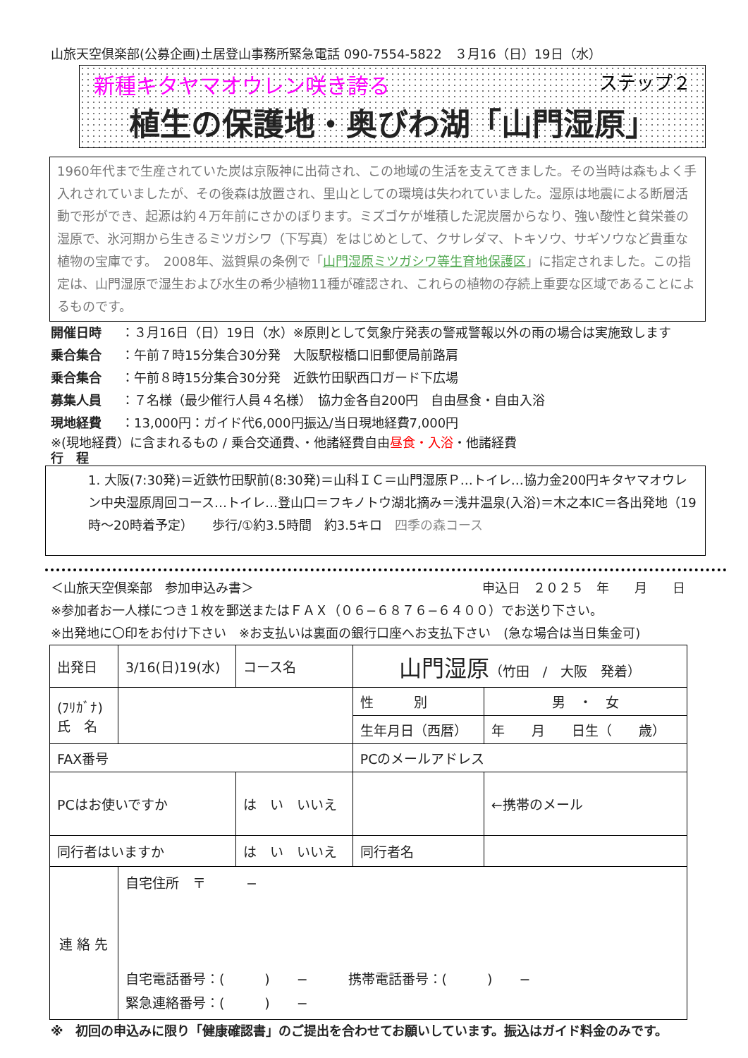山旅天空倶楽部(公募企画)土居登山事務所緊急電話 090-7554-5822　３月16（日）19日（水）
新種キタヤマオウレン咲き誇る ステップ２
植生の保護地・奥びわ湖「山門湿原」
1960年代まで生産されていた炭は京阪神に出荷され、この地域の生活を支えてきました。その当時は森もよく手入れされていましたが、その後森は放置され、里山としての環境は失われていました。湿原は地震による断層活動で形ができ、起源は約４万年前にさかのぼります。ミズゴケが堆積した泥炭層からなり、強い酸性と貧栄養の湿原で、氷河期から生きるミツガシワ（下写真）をはじめとして、クサレダマ、トキソウ、サギソウなど貴重な植物の宝庫です。　2008年、滋賀県の条例で「山門湿原ミツガシワ等生育地保護区」に指定されました。この指定は、山門湿原で湿生および水生の希少植物11種が確認され、これらの植物の存続上重要な区域であることによるものです。
開催日時 ：３月16日（日）19日（水）※原則として気象庁発表の警戒警報以外の雨の場合は実施致します
乗合集合 ：午前７時15分集合30分発　大阪駅桜橋口旧郵便局前路肩
乗合集合 ：午前８時15分集合30分発　近鉄竹田駅西口ガード下広場
募集人員 ：７名様（最少催行人員４名様）　協力金各自200円　自由昼食・自由入浴
現地経費 ：13,000円：ガイド代6,000円振込/当日現地経費7,000円
※(現地経費）に含まれるもの / 乗合交通費、・他諸経費自由昼食・入浴・他諸経費
行　程
1. 大阪(7:30発)＝近鉄竹田駅前(8:30発)＝山科ＩＣ＝山門湿原Ｐ…トイレ…協力金200円キタヤマオウレン中央湿原周回コース…トイレ…登山口＝フキノトウ湖北摘み＝浅井温泉(入浴)＝木之本IC＝各出発地（19時〜20時着予定）　　歩行/①約3.5時間　約3.5キロ　四季の森コース
＜山旅天空倶楽部　参加申込み書＞ 申込日　２０２５　年　　月　　日
※参加者お一人様につき１枚を郵送またはＦＡＸ（０６−６８７６−６４００）でお送り下さい。
※出発地に〇印をお付け下さい　※お支払いは裏面の銀行口座へお支払下さい　(急な場合は当日集金可)
| 出発日 | 3/16(日)19(水) | コース名 | 山門湿原 （竹田 / 大阪 発着） | | |
| (ﾌﾘｶﾞﾅ) 氏 名 | | | 性 別 | 男 ・ 女 | |
| | | | 生年月日（西暦） | 年 月 日生（ 歳） | |
| FAX番号 | | | PCのメールアドレス | | |
| PCはお使いですか | | は い いいえ | | | ←携帯のメール |
| 同行者はいますか | | は い いいえ | 同行者名 | | |
| 連 絡 先 | 自宅住所 〒 − 自宅電話番号：( ) − 携帯電話番号：( ) − 緊急連絡番号：( ) − | | | | |
※　初回の申込みに限り「健康確認書」のご提出を合わせてお願いしています。振込はガイド料金のみです。